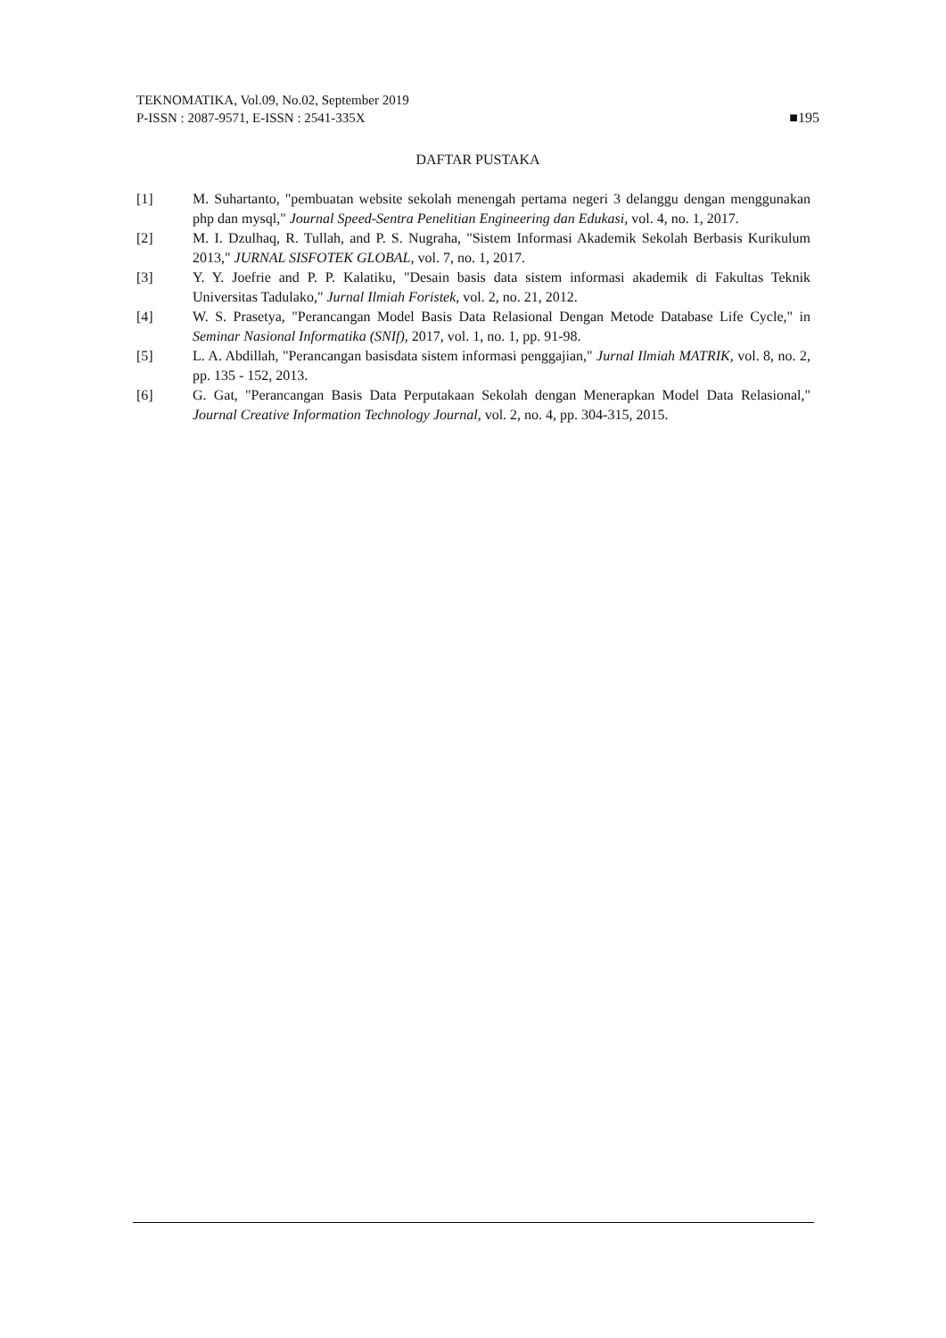TEKNOMATIKA, Vol.09, No.02, September 2019
P-ISSN : 2087-9571, E-ISSN : 2541-335X ■195
DAFTAR PUSTAKA
[1] M. Suhartanto, "pembuatan website sekolah menengah pertama negeri 3 delanggu dengan menggunakan php dan mysql," Journal Speed-Sentra Penelitian Engineering dan Edukasi, vol. 4, no. 1, 2017.
[2] M. I. Dzulhaq, R. Tullah, and P. S. Nugraha, "Sistem Informasi Akademik Sekolah Berbasis Kurikulum 2013," JURNAL SISFOTEK GLOBAL, vol. 7, no. 1, 2017.
[3] Y. Y. Joefrie and P. P. Kalatiku, "Desain basis data sistem informasi akademik di Fakultas Teknik Universitas Tadulako," Jurnal Ilmiah Foristek, vol. 2, no. 21, 2012.
[4] W. S. Prasetya, "Perancangan Model Basis Data Relasional Dengan Metode Database Life Cycle," in Seminar Nasional Informatika (SNIf), 2017, vol. 1, no. 1, pp. 91-98.
[5] L. A. Abdillah, "Perancangan basisdata sistem informasi penggajian," Jurnal Ilmiah MATRIK, vol. 8, no. 2, pp. 135 - 152, 2013.
[6] G. Gat, "Perancangan Basis Data Perputakaan Sekolah dengan Menerapkan Model Data Relasional," Journal Creative Information Technology Journal, vol. 2, no. 4, pp. 304-315, 2015.